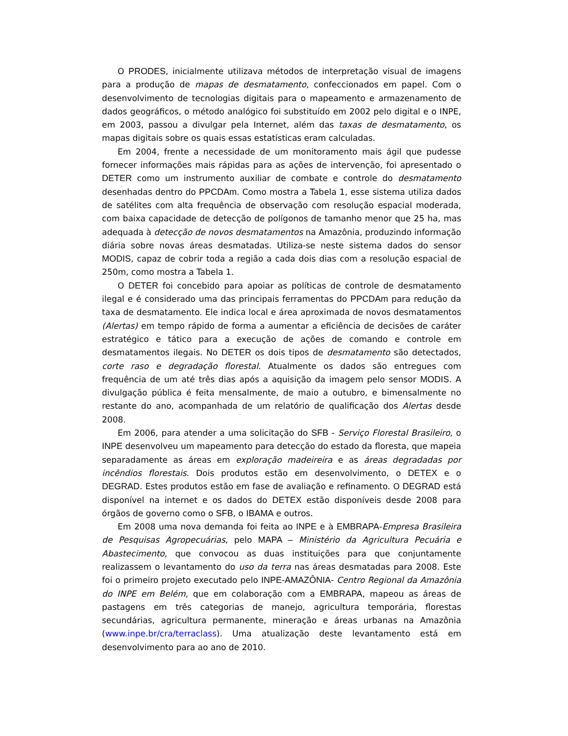O PRODES, inicialmente utilizava métodos de interpretação visual de imagens para a produção de mapas de desmatamento, confeccionados em papel. Com o desenvolvimento de tecnologias digitais para o mapeamento e armazenamento de dados geográficos, o método analógico foi substituído em 2002 pelo digital e o INPE, em 2003, passou a divulgar pela Internet, além das taxas de desmatamento, os mapas digitais sobre os quais essas estatísticas eram calculadas.
Em 2004, frente a necessidade de um monitoramento mais ágil que pudesse fornecer informações mais rápidas para as ações de intervenção, foi apresentado o DETER como um instrumento auxiliar de combate e controle do desmatamento desenhadas dentro do PPCDAm. Como mostra a Tabela 1, esse sistema utiliza dados de satélites com alta frequência de observação com resolução espacial moderada, com baixa capacidade de detecção de polígonos de tamanho menor que 25 ha, mas adequada à detecção de novos desmatamentos na Amazônia, produzindo informação diária sobre novas áreas desmatadas. Utiliza-se neste sistema dados do sensor MODIS, capaz de cobrir toda a região a cada dois dias com a resolução espacial de 250m, como mostra a Tabela 1.
O DETER foi concebido para apoiar as políticas de controle de desmatamento ilegal e é considerado uma das principais ferramentas do PPCDAm para redução da taxa de desmatamento. Ele indica local e área aproximada de novos desmatamentos (Alertas) em tempo rápido de forma a aumentar a eficiência de decisões de caráter estratégico e tático para a execução de ações de comando e controle em desmatamentos ilegais. No DETER os dois tipos de desmatamento são detectados, corte raso e degradação florestal. Atualmente os dados são entregues com frequência de um até três dias após a aquisição da imagem pelo sensor MODIS. A divulgação pública é feita mensalmente, de maio a outubro, e bimensalmente no restante do ano, acompanhada de um relatório de qualificação dos Alertas desde 2008.
Em 2006, para atender a uma solicitação do SFB - Serviço Florestal Brasileiro, o INPE desenvolveu um mapeamento para detecção do estado da floresta, que mapeia separadamente as áreas em exploração madeireira e as áreas degradadas por incêndios florestais. Dois produtos estão em desenvolvimento, o DETEX e o DEGRAD. Estes produtos estão em fase de avaliação e refinamento. O DEGRAD está disponível na internet e os dados do DETEX estão disponíveis desde 2008 para órgãos de governo como o SFB, o IBAMA e outros.
Em 2008 uma nova demanda foi feita ao INPE e à EMBRAPA-Empresa Brasileira de Pesquisas Agropecuárias, pelo MAPA – Ministério da Agricultura Pecuária e Abastecimento, que convocou as duas instituições para que conjuntamente realizassem o levantamento do uso da terra nas áreas desmatadas para 2008. Este foi o primeiro projeto executado pelo INPE-AMAZÔNIA- Centro Regional da Amazônia do INPE em Belém, que em colaboração com a EMBRAPA, mapeou as áreas de pastagens em três categorias de manejo, agricultura temporária, florestas secundárias, agricultura permanente, mineração e áreas urbanas na Amazônia (www.inpe.br/cra/terraclass). Uma atualização deste levantamento está em desenvolvimento para ao ano de 2010.